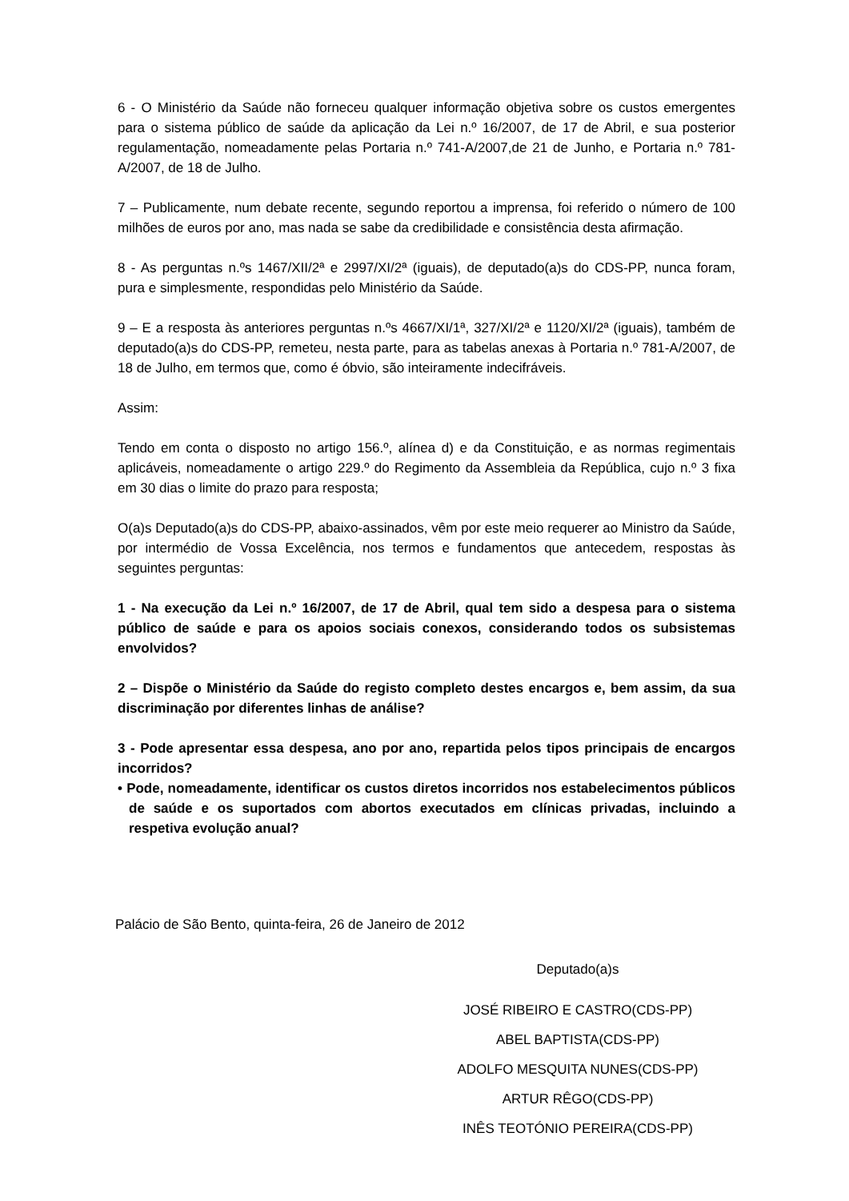6 - O Ministério da Saúde não forneceu qualquer informação objetiva sobre os custos emergentes para o sistema público de saúde da aplicação da Lei n.º 16/2007, de 17 de Abril, e sua posterior regulamentação, nomeadamente pelas Portaria n.º 741-A/2007,de 21 de Junho, e Portaria n.º 781-A/2007, de 18 de Julho.
7 – Publicamente, num debate recente, segundo reportou a imprensa, foi referido o número de 100 milhões de euros por ano, mas nada se sabe da credibilidade e consistência desta afirmação.
8 - As perguntas n.ºs 1467/XII/2ª e 2997/XI/2ª (iguais), de deputado(a)s do CDS-PP, nunca foram, pura e simplesmente, respondidas pelo Ministério da Saúde.
9 – E a resposta às anteriores perguntas n.ºs 4667/XI/1ª, 327/XI/2ª e 1120/XI/2ª (iguais), também de deputado(a)s do CDS-PP, remeteu, nesta parte, para as tabelas anexas à Portaria n.º 781-A/2007, de 18 de Julho, em termos que, como é óbvio, são inteiramente indecifráveis.
Assim:
Tendo em conta o disposto no artigo 156.º, alínea d) e da Constituição, e as normas regimentais aplicáveis, nomeadamente o artigo 229.º do Regimento da Assembleia da República, cujo n.º 3 fixa em 30 dias o limite do prazo para resposta;
O(a)s Deputado(a)s do CDS-PP, abaixo-assinados, vêm por este meio requerer ao Ministro da Saúde, por intermédio de Vossa Excelência, nos termos e fundamentos que antecedem, respostas às seguintes perguntas:
1 - Na execução da Lei n.º 16/2007, de 17 de Abril, qual tem sido a despesa para o sistema público de saúde e para os apoios sociais conexos, considerando todos os subsistemas envolvidos?
2 – Dispõe o Ministério da Saúde do registo completo destes encargos e, bem assim, da sua discriminação por diferentes linhas de análise?
3 - Pode apresentar essa despesa, ano por ano, repartida pelos tipos principais de encargos incorridos?
• Pode, nomeadamente, identificar os custos diretos incorridos nos estabelecimentos públicos de saúde e os suportados com abortos executados em clínicas privadas, incluindo a respetiva evolução anual?
Palácio de São Bento, quinta-feira, 26 de Janeiro de 2012
Deputado(a)s
JOSÉ RIBEIRO E CASTRO(CDS-PP)
ABEL BAPTISTA(CDS-PP)
ADOLFO MESQUITA NUNES(CDS-PP)
ARTUR RÊGO(CDS-PP)
INÊS TEOTÓNIO PEREIRA(CDS-PP)